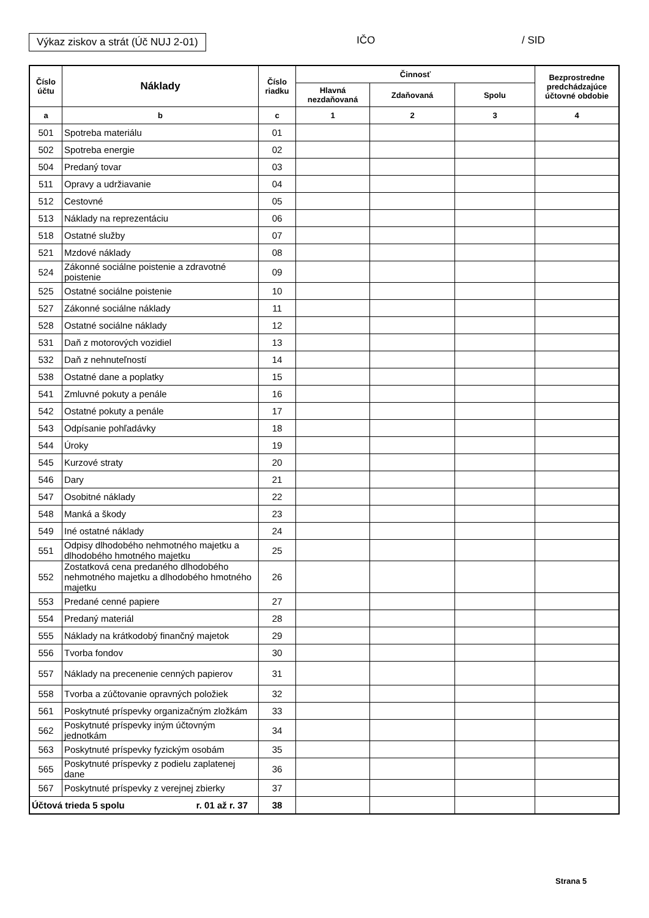Výkaz ziskov a strát (Úč NUJ 2-01)
IČO / SID
| Číslo účtu | Náklady | Číslo riadku | Činnosť | | | Bezprostredne predchádzajúce účtovné obdobie |
| --- | --- | --- | --- | --- | --- | --- |
| | | | Hlavná nezdaňovaná | Zdaňovaná | Spolu | |
| a | b | c | 1 | 2 | 3 | 4 |
| 501 | Spotreba materiálu | 01 | | | | |
| 502 | Spotreba energie | 02 | | | | |
| 504 | Predaný tovar | 03 | | | | |
| 511 | Opravy a udržiavanie | 04 | | | | |
| 512 | Cestovné | 05 | | | | |
| 513 | Náklady na reprezentáciu | 06 | | | | |
| 518 | Ostatné služby | 07 | | | | |
| 521 | Mzdové náklady | 08 | | | | |
| 524 | Zákonné sociálne poistenie a zdravotné poistenie | 09 | | | | |
| 525 | Ostatné sociálne poistenie | 10 | | | | |
| 527 | Zákonné sociálne náklady | 11 | | | | |
| 528 | Ostatné sociálne náklady | 12 | | | | |
| 531 | Daň z motorových vozidiel | 13 | | | | |
| 532 | Daň z nehnuteľností | 14 | | | | |
| 538 | Ostatné dane a poplatky | 15 | | | | |
| 541 | Zmluvné pokuty a penále | 16 | | | | |
| 542 | Ostatné pokuty a penále | 17 | | | | |
| 543 | Odpísanie pohľadávky | 18 | | | | |
| 544 | Úroky | 19 | | | | |
| 545 | Kurzové straty | 20 | | | | |
| 546 | Dary | 21 | | | | |
| 547 | Osobitné náklady | 22 | | | | |
| 548 | Manká a škody | 23 | | | | |
| 549 | Iné ostatné náklady | 24 | | | | |
| 551 | Odpisy dlhodobého nehmotného majetku a dlhodobého hmotného majetku | 25 | | | | |
| 552 | Zostatková cena predaného dlhodobého nehmotného majetku a dlhodobého hmotného majetku | 26 | | | | |
| 553 | Predané cenné papiere | 27 | | | | |
| 554 | Predaný materiál | 28 | | | | |
| 555 | Náklady na krátkodobý finančný majetok | 29 | | | | |
| 556 | Tvorba fondov | 30 | | | | |
| 557 | Náklady na precenenie cenných papierov | 31 | | | | |
| 558 | Tvorba a zúčtovanie opravných položiek | 32 | | | | |
| 561 | Poskytnuté príspevky organizačným zložkám | 33 | | | | |
| 562 | Poskytnuté príspevky iným účtovným jednotkám | 34 | | | | |
| 563 | Poskytnuté príspevky fyzickým osobám | 35 | | | | |
| 565 | Poskytnuté príspevky z podielu zaplatenej dane | 36 | | | | |
| 567 | Poskytnuté príspevky z verejnej zbierky | 37 | | | | |
| Účtová trieda 5 spolu r. 01 až r. 37 | | 38 | | | | |
Strana 5